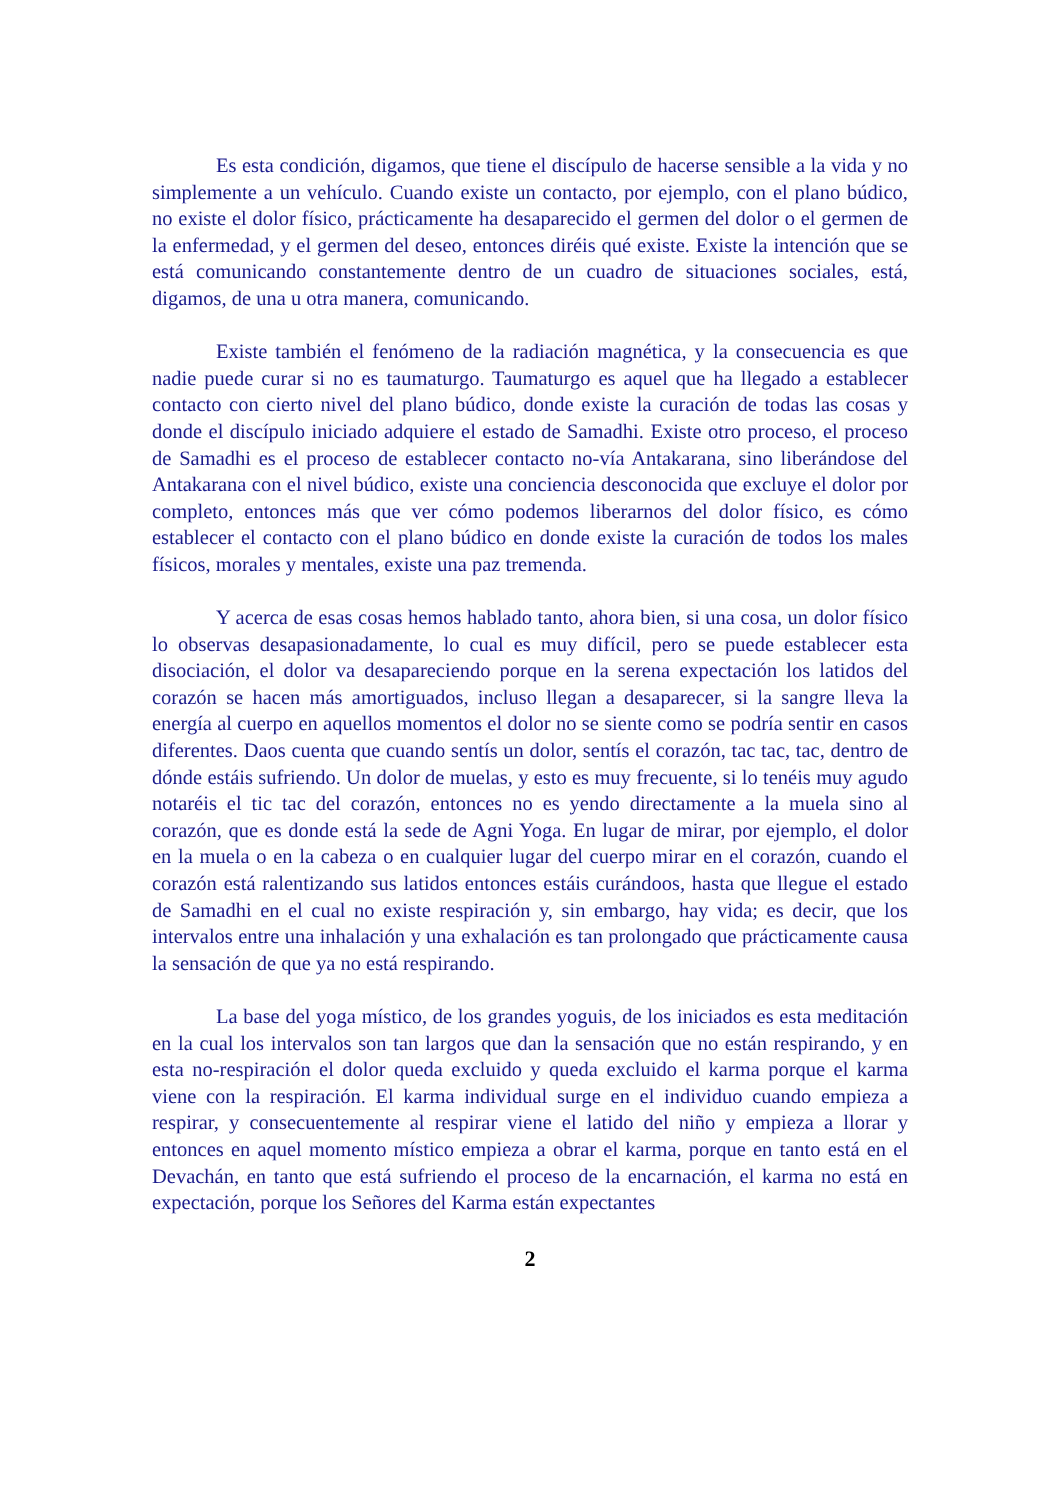Es esta condición, digamos, que tiene el discípulo de hacerse sensible a la vida y no simplemente a un vehículo. Cuando existe un contacto, por ejemplo, con el plano búdico, no existe el dolor físico, prácticamente ha desaparecido el germen del dolor o el germen de la enfermedad, y el germen del deseo, entonces diréis qué existe. Existe la intención que se está comunicando constantemente dentro de un cuadro de situaciones sociales, está, digamos, de una u otra manera, comunicando.
Existe también el fenómeno de la radiación magnética, y la consecuencia es que nadie puede curar si no es taumaturgo. Taumaturgo es aquel que ha llegado a establecer contacto con cierto nivel del plano búdico, donde existe la curación de todas las cosas y donde el discípulo iniciado adquiere el estado de Samadhi. Existe otro proceso, el proceso de Samadhi es el proceso de establecer contacto no-vía Antakarana, sino liberándose del Antakarana con el nivel búdico, existe una conciencia desconocida que excluye el dolor por completo, entonces más que ver cómo podemos liberarnos del dolor físico, es cómo establecer el contacto con el plano búdico en donde existe la curación de todos los males físicos, morales y mentales, existe una paz tremenda.
Y acerca de esas cosas hemos hablado tanto, ahora bien, si una cosa, un dolor físico lo observas desapasionadamente, lo cual es muy difícil, pero se puede establecer esta disociación, el dolor va desapareciendo porque en la serena expectación los latidos del corazón se hacen más amortiguados, incluso llegan a desaparecer, si la sangre lleva la energía al cuerpo en aquellos momentos el dolor no se siente como se podría sentir en casos diferentes. Daos cuenta que cuando sentís un dolor, sentís el corazón, tac tac, tac, dentro de dónde estáis sufriendo. Un dolor de muelas, y esto es muy frecuente, si lo tenéis muy agudo notaréis el tic tac del corazón, entonces no es yendo directamente a la muela sino al corazón, que es donde está la sede de Agni Yoga. En lugar de mirar, por ejemplo, el dolor en la muela o en la cabeza o en cualquier lugar del cuerpo mirar en el corazón, cuando el corazón está ralentizando sus latidos entonces estáis curándoos, hasta que llegue el estado de Samadhi en el cual no existe respiración y, sin embargo, hay vida; es decir, que los intervalos entre una inhalación y una exhalación es tan prolongado que prácticamente causa la sensación de que ya no está respirando.
La base del yoga místico, de los grandes yoguis, de los iniciados es esta meditación en la cual los intervalos son tan largos que dan la sensación que no están respirando, y en esta no-respiración el dolor queda excluido y queda excluido el karma porque el karma viene con la respiración. El karma individual surge en el individuo cuando empieza a respirar, y consecuentemente al respirar viene el latido del niño y empieza a llorar y entonces en aquel momento místico empieza a obrar el karma, porque en tanto está en el Devachán, en tanto que está sufriendo el proceso de la encarnación, el karma no está en expectación, porque los Señores del Karma están expectantes
2